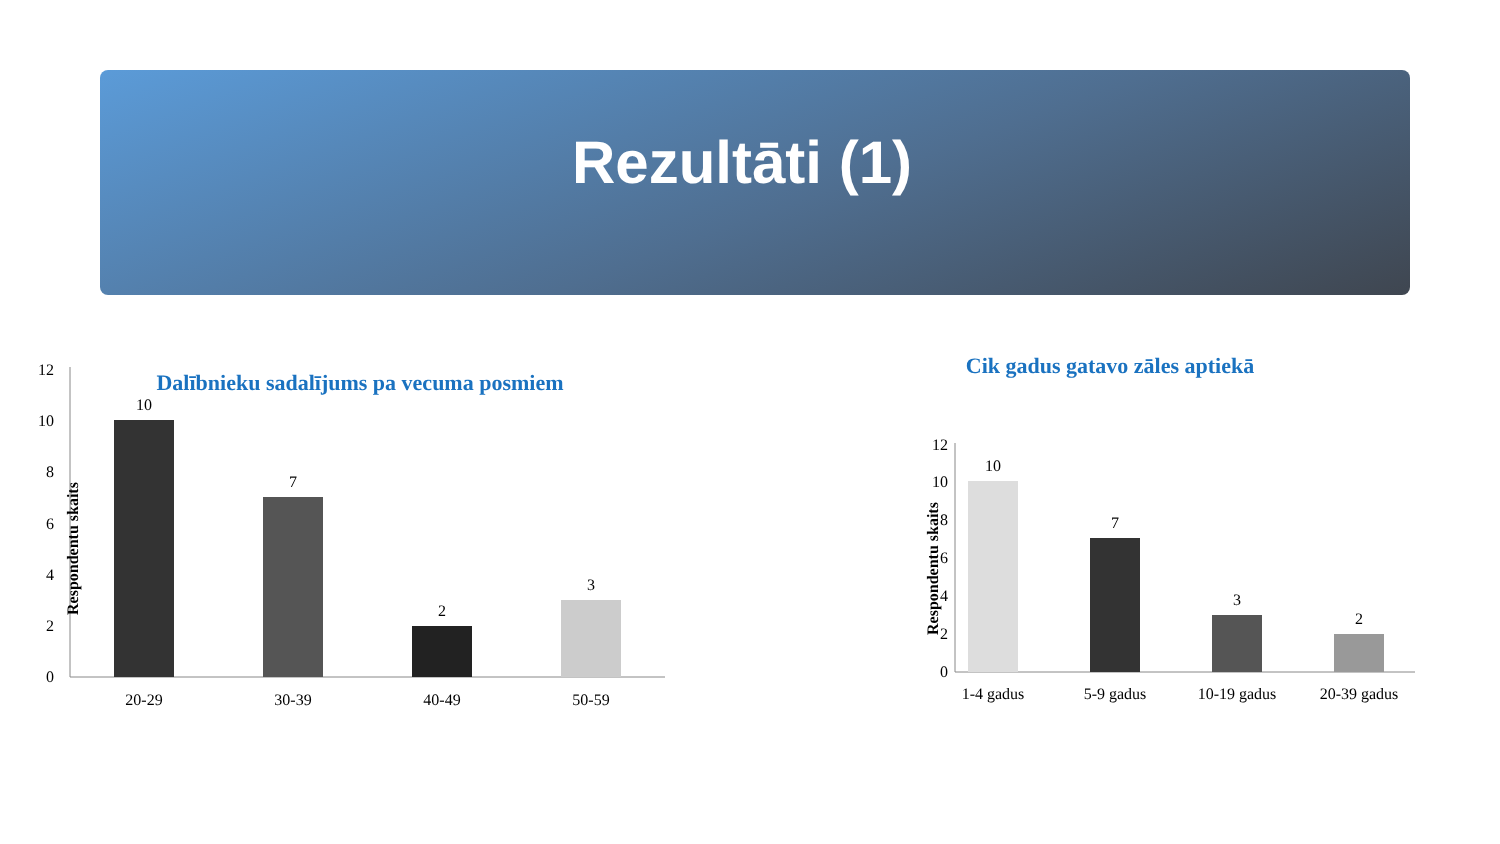Rezultāti (1)
Dalībnieku sadalījums pa vecuma posmiem
12
10
8
6
4
2
0
Respondentu skaits
10
7
2
3
20-29
30-39
40-49
50-59
Cik gadus gatavo zāles aptiekā
12
10
8
6
4
2
0
Respondentu skaits
10
7
3
2
1-4 gadus
5-9 gadus
10-19 gadus
20-39 gadus